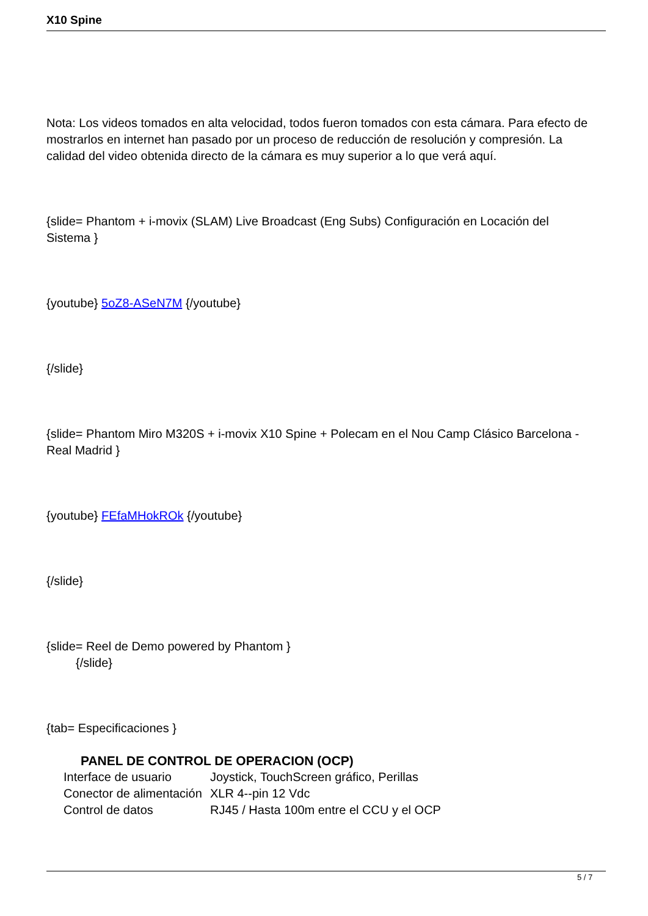X10 Spine
Nota: Los videos tomados en alta velocidad, todos fueron tomados con esta cámara. Para efecto de mostrarlos en internet han pasado por un proceso de reducción de resolución y compresión. La calidad del video obtenida directo de la cámara es muy superior a lo que verá aquí.
{slide= Phantom + i-movix (SLAM) Live Broadcast (Eng Subs) Configuración en Locación del Sistema }
{youtube} 5oZ8-ASeN7M {/youtube}
{/slide}
{slide= Phantom Miro M320S + i-movix X10 Spine + Polecam en el Nou Camp Clásico Barcelona - Real Madrid }
{youtube} FEfaMHokROk {/youtube}
{/slide}
{slide= Reel de Demo powered by Phantom }
{/slide}
{tab= Especificaciones }
PANEL DE CONTROL DE OPERACION (OCP)
| Interface de usuario | Joystick, TouchScreen gráfico, Perillas |
| Conector de alimentación | XLR 4--pin 12 Vdc |
| Control de datos | RJ45 / Hasta 100m entre el CCU y el OCP |
5 / 7